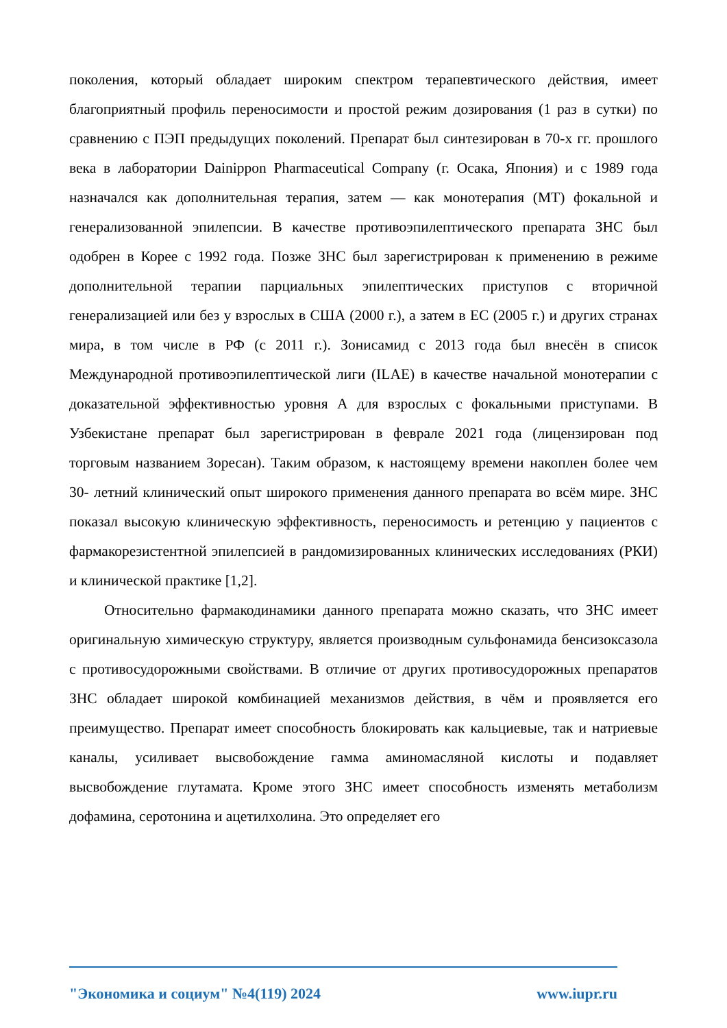поколения, который обладает широким спектром терапевтического действия, имеет благоприятный профиль переносимости и простой режим дозирования (1 раз в сутки) по сравнению с ПЭП предыдущих поколений. Препарат был синтезирован в 70-х гг. прошлого века в лаборатории Dainippon Pharmaceutical Company (г. Осака, Япония) и с 1989 года назначался как дополнительная терапия, затем — как монотерапия (МТ) фокальной и генерализованной эпилепсии. В качестве противоэпилептического препарата ЗНС был одобрен в Корее с 1992 года. Позже ЗНС был зарегистрирован к применению в режиме дополнительной терапии парциальных эпилептических приступов с вторичной генерализацией или без у взрослых в США (2000 г.), а затем в ЕС (2005 г.) и других странах мира, в том числе в РФ (с 2011 г.). Зонисамид с 2013 года был внесён в список Международной противоэпилептической лиги (ILAE) в качестве начальной монотерапии с доказательной эффективностью уровня А для взрослых с фокальными приступами. В Узбекистане препарат был зарегистрирован в феврале 2021 года (лицензирован под торговым названием Зоресан). Таким образом, к настоящему времени накоплен более чем 30- летний клинический опыт широкого применения данного препарата во всём мире. ЗНС показал высокую клиническую эффективность, переносимость и ретенцию у пациентов с фармакорезистентной эпилепсией в рандомизированных клинических исследованиях (РКИ) и клинической практике [1,2].
Относительно фармакодинамики данного препарата можно сказать, что ЗНС имеет оригинальную химическую структуру, является производным сульфонамида бенсизоксазола с противосудорожными свойствами. В отличие от других противосудорожных препаратов ЗНС обладает широкой комбинацией механизмов действия, в чём и проявляется его преимущество. Препарат имеет способность блокировать как кальциевые, так и натриевые каналы, усиливает высвобождение гамма аминомасляной кислоты и подавляет высвобождение глутамата. Кроме этого ЗНС имеет способность изменять метаболизм дофамина, серотонина и ацетилхолина. Это определяет его
"Экономика и социум" №4(119) 2024 www.iupr.ru